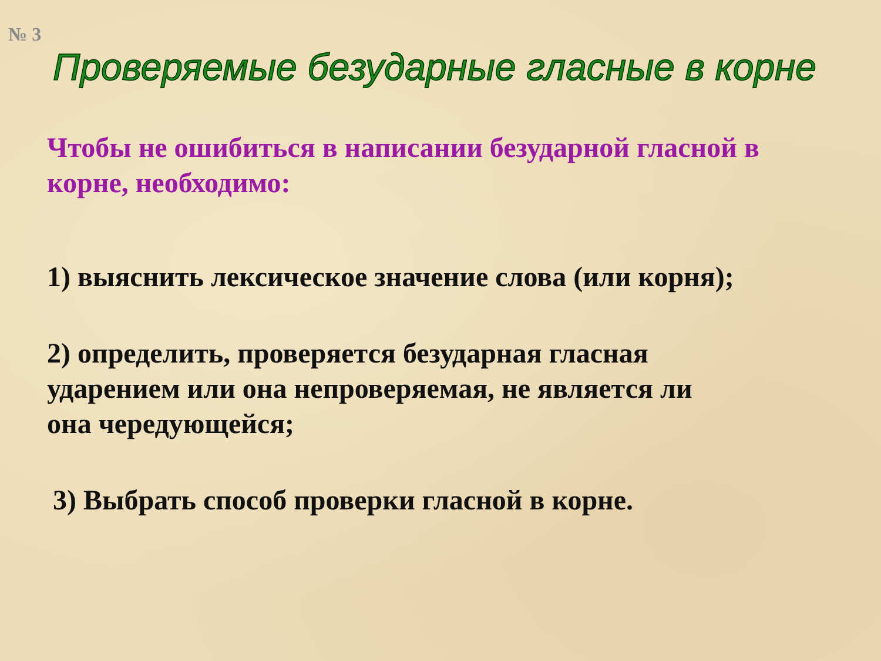№ 3
Проверяемые безударные гласные в корне
Чтобы не ошибиться в написании безударной гласной в корне, необходимо:
1) выяснить лексическое значение слова (или корня);
2) определить, проверяется безударная гласная ударением или она непроверяемая, не является ли она чередующейся;
3) Выбрать способ проверки гласной в корне.